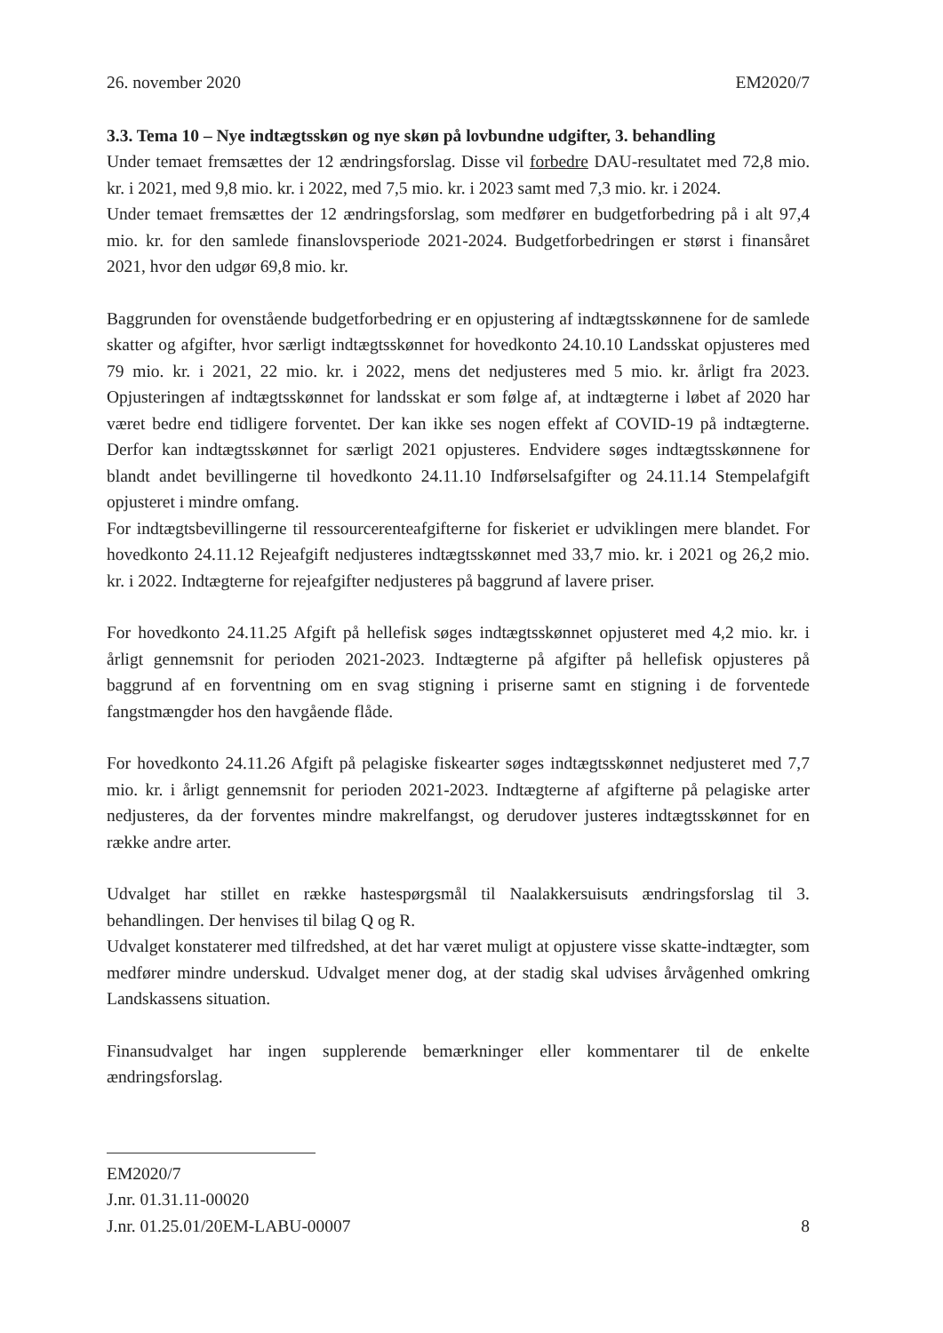26. november 2020 EM2020/7
3.3. Tema 10 – Nye indtægtsskøn og nye skøn på lovbundne udgifter, 3. behandling
Under temaet fremsættes der 12 ændringsforslag. Disse vil forbedre DAU-resultatet med 72,8 mio. kr. i 2021, med 9,8 mio. kr. i 2022, med 7,5 mio. kr. i 2023 samt med 7,3 mio. kr. i 2024.
Under temaet fremsættes der 12 ændringsforslag, som medfører en budgetforbedring på i alt 97,4 mio. kr. for den samlede finanslovsperiode 2021-2024. Budgetforbedringen er størst i finansåret 2021, hvor den udgør 69,8 mio. kr.
Baggrunden for ovenstående budgetforbedring er en opjustering af indtægtsskønnene for de samlede skatter og afgifter, hvor særligt indtægtsskønnet for hovedkonto 24.10.10 Landsskat opjusteres med 79 mio. kr. i 2021, 22 mio. kr. i 2022, mens det nedjusteres med 5 mio. kr. årligt fra 2023. Opjusteringen af indtægtsskønnet for landsskat er som følge af, at indtægterne i løbet af 2020 har været bedre end tidligere forventet. Der kan ikke ses nogen effekt af COVID-19 på indtægterne. Derfor kan indtægtsskønnet for særligt 2021 opjusteres. Endvidere søges indtægtsskønnene for blandt andet bevillingerne til hovedkonto 24.11.10 Indførselsafgifter og 24.11.14 Stempelafgift opjusteret i mindre omfang.
For indtægtsbevillingerne til ressourcerenteafgifterne for fiskeriet er udviklingen mere blandet. For hovedkonto 24.11.12 Rejeafgift nedjusteres indtægtsskønnet med 33,7 mio. kr. i 2021 og 26,2 mio. kr. i 2022. Indtægterne for rejeafgifter nedjusteres på baggrund af lavere priser.
For hovedkonto 24.11.25 Afgift på hellefisk søges indtægtsskønnet opjusteret med 4,2 mio. kr. i årligt gennemsnit for perioden 2021-2023. Indtægterne på afgifter på hellefisk opjusteres på baggrund af en forventning om en svag stigning i priserne samt en stigning i de forventede fangstmængder hos den havgående flåde.
For hovedkonto 24.11.26 Afgift på pelagiske fiskearter søges indtægtsskønnet nedjusteret med 7,7 mio. kr. i årligt gennemsnit for perioden 2021-2023. Indtægterne af afgifterne på pelagiske arter nedjusteres, da der forventes mindre makrelfangst, og derudover justeres indtægtsskønnet for en række andre arter.
Udvalget har stillet en række hastespørgsmål til Naalakkersuisuts ændringsforslag til 3. behandlingen. Der henvises til bilag Q og R.
Udvalget konstaterer med tilfredshed, at det har været muligt at opjustere visse skatte-indtægter, som medfører mindre underskud. Udvalget mener dog, at der stadig skal udvises årvågenhed omkring Landskassens situation.
Finansudvalget har ingen supplerende bemærkninger eller kommentarer til de enkelte ændringsforslag.
EM2020/7
J.nr. 01.31.11-00020
J.nr. 01.25.01/20EM-LABU-00007 8